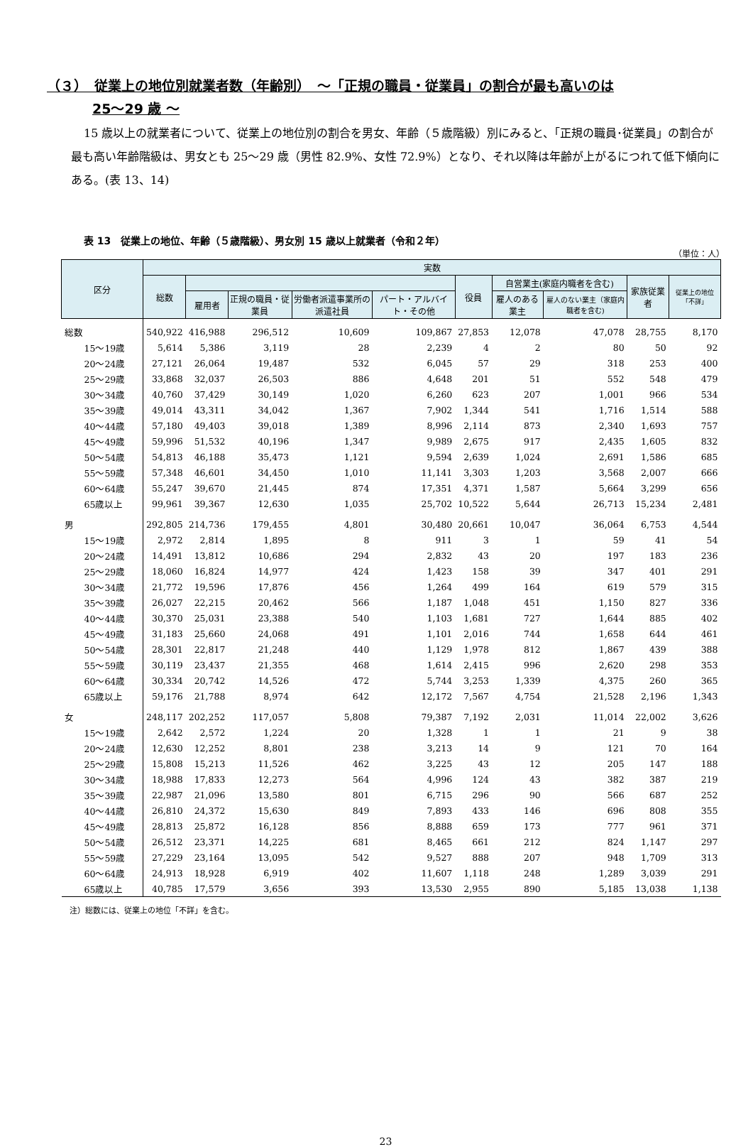（３）　従業上の地位別就業者数（年齢別）　～「正規の職員・従業員」の割合が最も高いのは
25～29 歳 ～
15 歳以上の就業者について、従業上の地位別の割合を男女、年齢（５歳階級）別にみると、「正規の職員･従業員」の割合が最も高い年齢階級は、男女とも 25～29 歳（男性 82.9%、女性 72.9%）となり、それ以降は年齢が上がるにつれて低下傾向にある。(表 13、14)
表 13　従業上の地位、年齢（５歳階級）、男女別 15 歳以上就業者（令和２年）
（単位：人）
| 区分 | 実数 | | | | | | | | | |
| --- | --- | --- | --- | --- | --- | --- | --- | --- | --- | --- |
| | 総数 | | | | | 役員 | 自営業主(家庭内職者を含む) | | 家族従業者 | 従業上の地位「不詳」 |
| | | 雇用者 | 正規の職員・従業員 | 労働者派遣事業所の派遣社員 | パート・アルバイト・その他 | | 雇人のある業主 | 雇人のない業主（家庭内職者を含む) | | |
| 総数 | 540,922 | 416,988 | 296,512 | 10,609 | 109,867 | 27,853 | 12,078 | 47,078 | 28,755 | 8,170 |
| 15～19歳 | 5,614 | 5,386 | 3,119 | 28 | 2,239 | 4 | 2 | 80 | 50 | 92 |
| 20～24歳 | 27,121 | 26,064 | 19,487 | 532 | 6,045 | 57 | 29 | 318 | 253 | 400 |
| 25～29歳 | 33,868 | 32,037 | 26,503 | 886 | 4,648 | 201 | 51 | 552 | 548 | 479 |
| 30～34歳 | 40,760 | 37,429 | 30,149 | 1,020 | 6,260 | 623 | 207 | 1,001 | 966 | 534 |
| 35～39歳 | 49,014 | 43,311 | 34,042 | 1,367 | 7,902 | 1,344 | 541 | 1,716 | 1,514 | 588 |
| 40～44歳 | 57,180 | 49,403 | 39,018 | 1,389 | 8,996 | 2,114 | 873 | 2,340 | 1,693 | 757 |
| 45～49歳 | 59,996 | 51,532 | 40,196 | 1,347 | 9,989 | 2,675 | 917 | 2,435 | 1,605 | 832 |
| 50～54歳 | 54,813 | 46,188 | 35,473 | 1,121 | 9,594 | 2,639 | 1,024 | 2,691 | 1,586 | 685 |
| 55～59歳 | 57,348 | 46,601 | 34,450 | 1,010 | 11,141 | 3,303 | 1,203 | 3,568 | 2,007 | 666 |
| 60～64歳 | 55,247 | 39,670 | 21,445 | 874 | 17,351 | 4,371 | 1,587 | 5,664 | 3,299 | 656 |
| 65歳以上 | 99,961 | 39,367 | 12,630 | 1,035 | 25,702 | 10,522 | 5,644 | 26,713 | 15,234 | 2,481 |
| 男 | 292,805 | 214,736 | 179,455 | 4,801 | 30,480 | 20,661 | 10,047 | 36,064 | 6,753 | 4,544 |
| 15～19歳 | 2,972 | 2,814 | 1,895 | 8 | 911 | 3 | 1 | 59 | 41 | 54 |
| 20～24歳 | 14,491 | 13,812 | 10,686 | 294 | 2,832 | 43 | 20 | 197 | 183 | 236 |
| 25～29歳 | 18,060 | 16,824 | 14,977 | 424 | 1,423 | 158 | 39 | 347 | 401 | 291 |
| 30～34歳 | 21,772 | 19,596 | 17,876 | 456 | 1,264 | 499 | 164 | 619 | 579 | 315 |
| 35～39歳 | 26,027 | 22,215 | 20,462 | 566 | 1,187 | 1,048 | 451 | 1,150 | 827 | 336 |
| 40～44歳 | 30,370 | 25,031 | 23,388 | 540 | 1,103 | 1,681 | 727 | 1,644 | 885 | 402 |
| 45～49歳 | 31,183 | 25,660 | 24,068 | 491 | 1,101 | 2,016 | 744 | 1,658 | 644 | 461 |
| 50～54歳 | 28,301 | 22,817 | 21,248 | 440 | 1,129 | 1,978 | 812 | 1,867 | 439 | 388 |
| 55～59歳 | 30,119 | 23,437 | 21,355 | 468 | 1,614 | 2,415 | 996 | 2,620 | 298 | 353 |
| 60～64歳 | 30,334 | 20,742 | 14,526 | 472 | 5,744 | 3,253 | 1,339 | 4,375 | 260 | 365 |
| 65歳以上 | 59,176 | 21,788 | 8,974 | 642 | 12,172 | 7,567 | 4,754 | 21,528 | 2,196 | 1,343 |
| 女 | 248,117 | 202,252 | 117,057 | 5,808 | 79,387 | 7,192 | 2,031 | 11,014 | 22,002 | 3,626 |
| 15～19歳 | 2,642 | 2,572 | 1,224 | 20 | 1,328 | 1 | 1 | 21 | 9 | 38 |
| 20～24歳 | 12,630 | 12,252 | 8,801 | 238 | 3,213 | 14 | 9 | 121 | 70 | 164 |
| 25～29歳 | 15,808 | 15,213 | 11,526 | 462 | 3,225 | 43 | 12 | 205 | 147 | 188 |
| 30～34歳 | 18,988 | 17,833 | 12,273 | 564 | 4,996 | 124 | 43 | 382 | 387 | 219 |
| 35～39歳 | 22,987 | 21,096 | 13,580 | 801 | 6,715 | 296 | 90 | 566 | 687 | 252 |
| 40～44歳 | 26,810 | 24,372 | 15,630 | 849 | 7,893 | 433 | 146 | 696 | 808 | 355 |
| 45～49歳 | 28,813 | 25,872 | 16,128 | 856 | 8,888 | 659 | 173 | 777 | 961 | 371 |
| 50～54歳 | 26,512 | 23,371 | 14,225 | 681 | 8,465 | 661 | 212 | 824 | 1,147 | 297 |
| 55～59歳 | 27,229 | 23,164 | 13,095 | 542 | 9,527 | 888 | 207 | 948 | 1,709 | 313 |
| 60～64歳 | 24,913 | 18,928 | 6,919 | 402 | 11,607 | 1,118 | 248 | 1,289 | 3,039 | 291 |
| 65歳以上 | 40,785 | 17,579 | 3,656 | 393 | 13,530 | 2,955 | 890 | 5,185 | 13,038 | 1,138 |
注）総数には、従業上の地位「不詳」を含む。
23